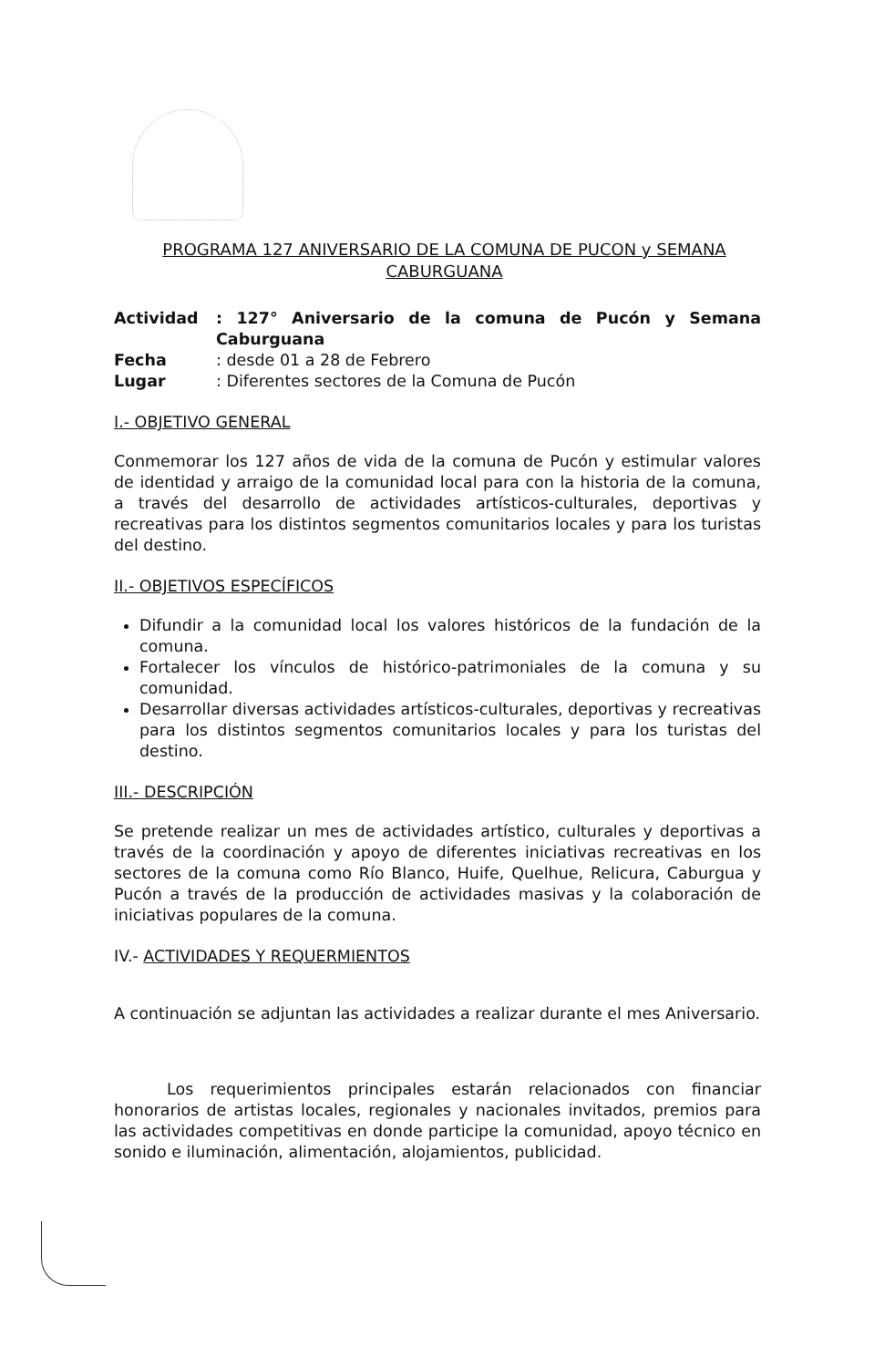PROGRAMA 127 ANIVERSARIO DE LA COMUNA DE PUCON y SEMANA
CABURGUANA
| Actividad | : 127° Aniversario de la comuna de Pucón y Semana Caburguana |
| Fecha | : desde 01 a 28 de Febrero |
| Lugar | : Diferentes sectores de la Comuna de Pucón |
I.- OBJETIVO GENERAL
Conmemorar los 127 años de vida de la comuna de Pucón y estimular valores de identidad y arraigo de la comunidad local para con la historia de la comuna, a través del desarrollo de actividades artísticos-culturales, deportivas y recreativas para los distintos segmentos comunitarios locales y para los turistas del destino.
II.- OBJETIVOS ESPECÍFICOS
Difundir a la comunidad local los valores históricos de la fundación de la comuna.
Fortalecer los vínculos de histórico-patrimoniales de la comuna y su comunidad.
Desarrollar diversas actividades artísticos-culturales, deportivas y recreativas para los distintos segmentos comunitarios locales y para los turistas del destino.
III.- DESCRIPCIÓN
Se pretende realizar un mes de actividades artístico, culturales y deportivas a través de la coordinación y apoyo de diferentes iniciativas recreativas en los sectores de la comuna como Río Blanco, Huife, Quelhue, Relicura, Caburgua y Pucón a través de la producción de actividades masivas y la colaboración de iniciativas populares de la comuna.
IV.- ACTIVIDADES Y REQUERMIENTOS
A continuación se adjuntan las actividades a realizar durante el mes Aniversario.
Los requerimientos principales estarán relacionados con financiar honorarios de artistas locales, regionales y nacionales invitados, premios para las actividades competitivas en donde participe la comunidad, apoyo técnico en sonido e iluminación, alimentación, alojamientos, publicidad.